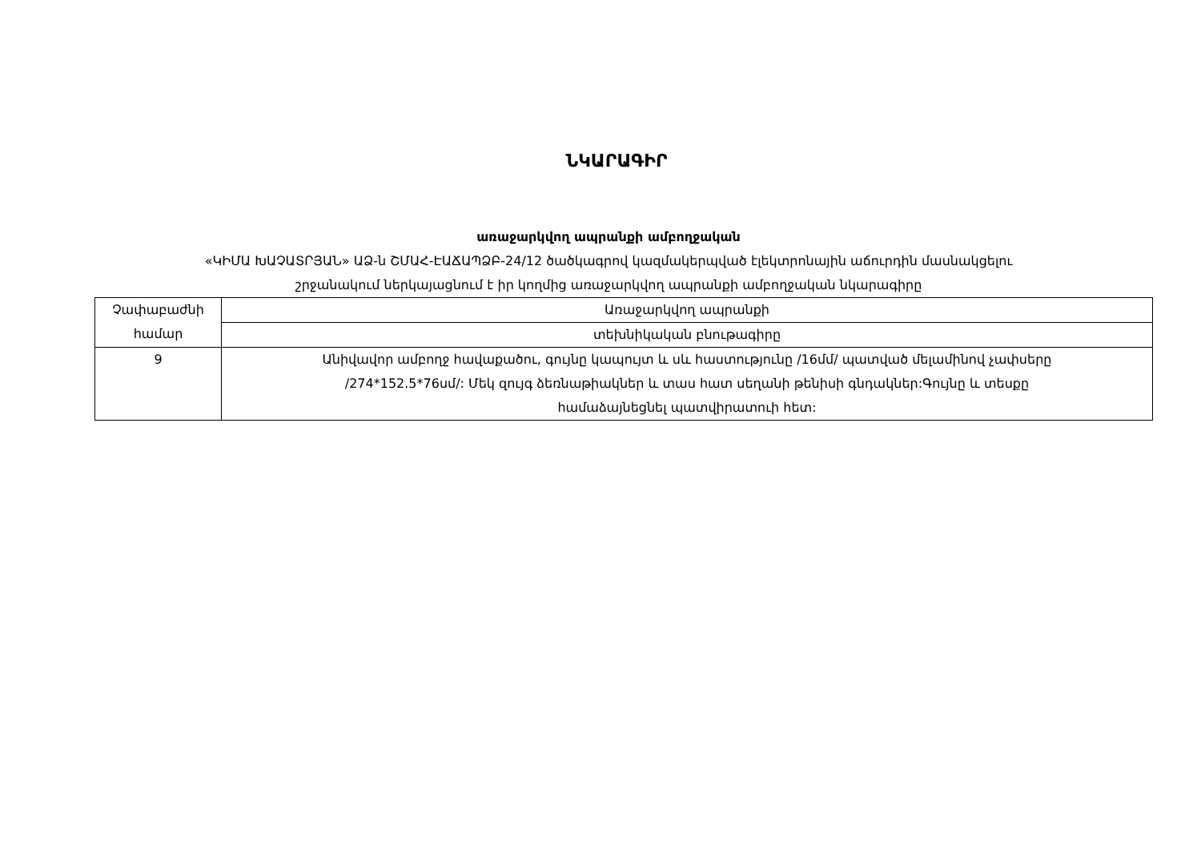ՆԿԱՐԱԳԻՐ
առաջարկվող ապրանքի ամբողջական
«ԿԻՄԱ ԽԱՉԱՏՐՅԱՆ» ԱՁ-ն ՇՄԱՀ-ԷԱՃԱՊՁԲ-24/12 ծածկագրով կազմակերպված էլեկտրոնային աճուրդին մասնակցելու
շրջանակում ներկայացնում է իր կողմից առաջարկվող ապրանքի ամբողջական նկարագիրը
| Չափաբաժնի համար | Առաջարկվող ապրանքի |
| | տեխնիկական բնութագիրը |
| 9 | Անիվավոր ամբողջ հավաքածու, գույնը կապույտ և սև հաստությունը /16մմ/ պատված մելամինով չափսերը /274*152.5*76սմ/: Մեկ զույգ ձեռնաթիակներ և տաս հատ սեղանի թենիսի գնդակներ:Գույնը և տեսքը համաձայնեցնել պատվիրատուի հետ: |